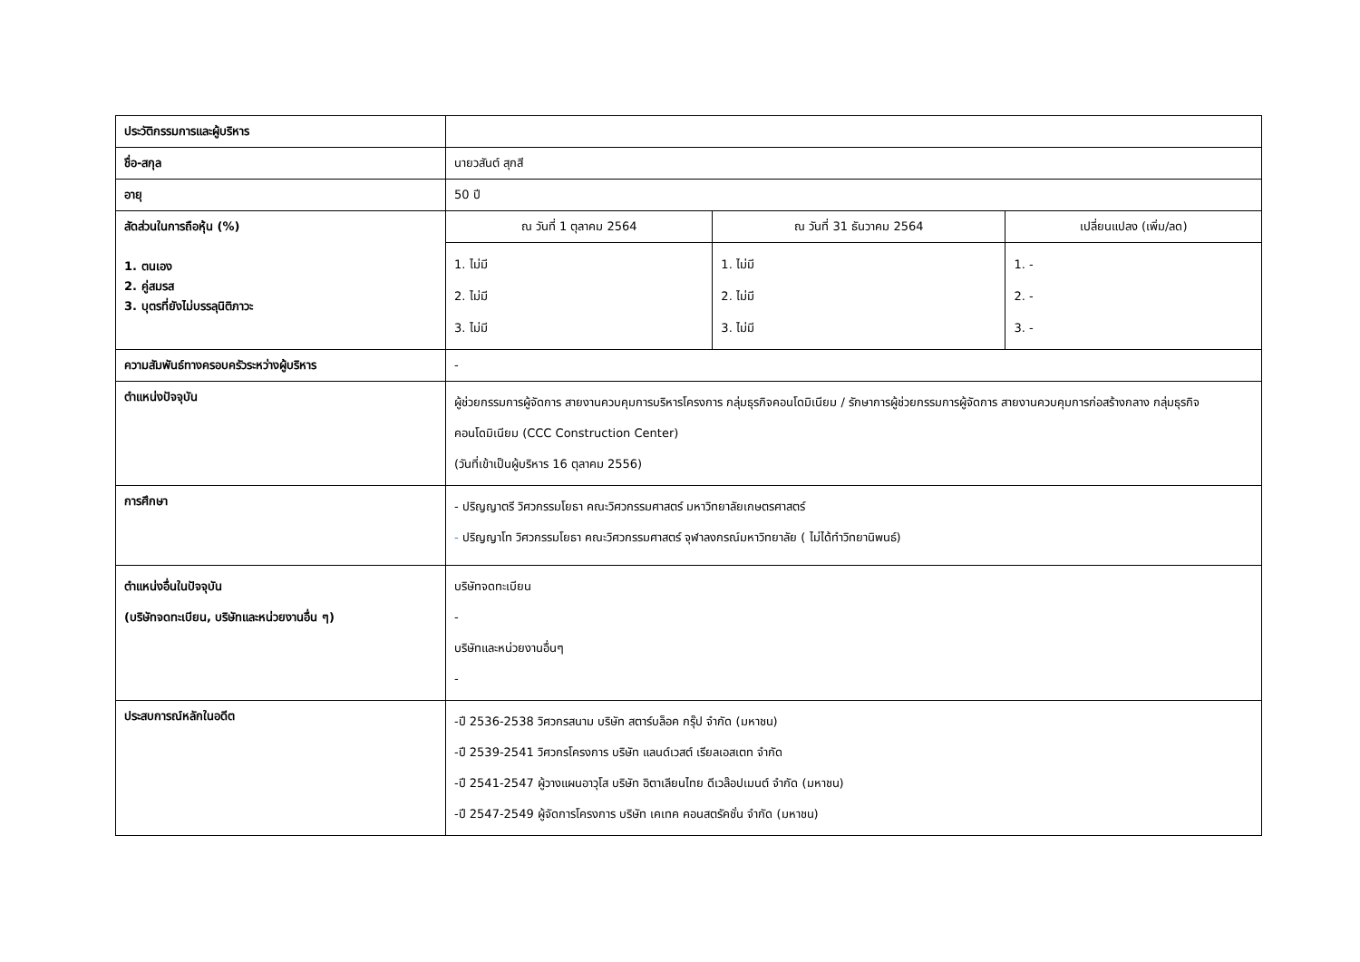| ประวัติกรรมการและผู้บริหาร | | | |
| ชื่อ-สกุล | นายวสันต์ สุกสี | | |
| อายุ | 50 ปี | | |
| สัดส่วนในการถือหุ้น (%) 1. ตนเอง 2. คู่สมรส 3. บุตรที่ยังไม่บรรลุนิติภาวะ | ณ วันที่ 1 ตุลาคม 2564 | ณ วันที่ 31 ธันวาคม 2564 | เปลี่ยนแปลง (เพิ่ม/ลด) |
| | 1. ไม่มี 2. ไม่มี 3. ไม่มี | 1. ไม่มี 2. ไม่มี 3. ไม่มี | 1. - 2. - 3. - |
| ความสัมพันธ์ทางครอบครัวระหว่างผู้บริหาร | - | | |
| ตำแหน่งปัจจุบัน | ผู้ช่วยกรรมการผู้จัดการ สายงานควบคุมการบริหารโครงการ กลุ่มธุรกิจคอนโดมิเนียม / รักษาการผู้ช่วยกรรมการผู้จัดการ สายงานควบคุมการก่อสร้างกลาง กลุ่มธุรกิจคอนโดมิเนียม (CCC Construction Center) (วันที่เข้าเป็นผู้บริหาร 16 ตุลาคม 2556) | | |
| การศึกษา | - ปริญญาตรี วิศวกรรมโยธา คณะวิศวกรรมศาสตร์ มหาวิทยาลัยเกษตรศาสตร์ - ปริญญาโท วิศวกรรมโยธา คณะวิศวกรรมศาสตร์ จุฬาลงกรณ์มหาวิทยาลัย ( ไม่ได้ทำวิทยานิพนธ์) | | |
| ตำแหน่งอื่นในปัจจุบัน (บริษัทจดทะเบียน, บริษัทและหน่วยงานอื่น ๆ) | บริษัทจดทะเบียน - บริษัทและหน่วยงานอื่นๆ - | | |
| ประสบการณ์หลักในอดีต | -ปี 2536-2538 วิศวกรสนาม บริษัท สตาร์บล็อค กรุ๊ป จำกัด (มหาชน) -ปี 2539-2541 วิศวกรโครงการ บริษัท แลนด์เวสต์ เรียลเอสเตท จำกัด -ปี 2541-2547 ผู้วางแผนอาวุโส บริษัท อิตาเลียนไทย ดีเวล๊อปเมนต์ จำกัด (มหาชน) -ปี 2547-2549 ผู้จัดการโครงการ บริษัท เคเทค คอนสตรัคชั่น จำกัด (มหาชน) | | |